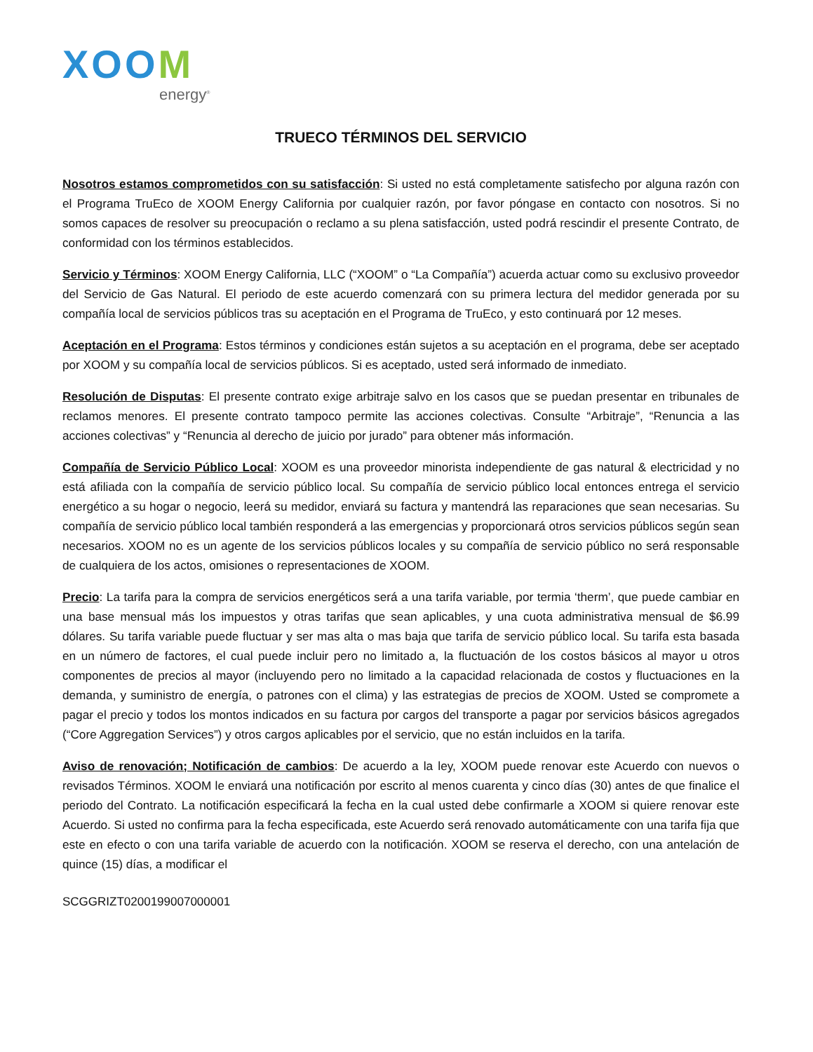XOOM
energy<sup>®</sup>
TRUECO TÉRMINOS DEL SERVICIO
Nosotros estamos comprometidos con su satisfacción: Si usted no está completamente satisfecho por alguna razón con el Programa TruEco de XOOM Energy California por cualquier razón, por favor póngase en contacto con nosotros. Si no somos capaces de resolver su preocupación o reclamo a su plena satisfacción, usted podrá rescindir el presente Contrato, de conformidad con los términos establecidos.
Servicio y Términos: XOOM Energy California, LLC (“XOOM” o “La Compañía”) acuerda actuar como su exclusivo proveedor del Servicio de Gas Natural. El periodo de este acuerdo comenzará con su primera lectura del medidor generada por su compañía local de servicios públicos tras su aceptación en el Programa de TruEco, y esto continuará por 12 meses.
Aceptación en el Programa: Estos términos y condiciones están sujetos a su aceptación en el programa, debe ser aceptado por XOOM y su compañía local de servicios públicos. Si es aceptado, usted será informado de inmediato.
Resolución de Disputas: El presente contrato exige arbitraje salvo en los casos que se puedan presentar en tribunales de reclamos menores. El presente contrato tampoco permite las acciones colectivas. Consulte “Arbitraje”, “Renuncia a las acciones colectivas” y “Renuncia al derecho de juicio por jurado” para obtener más información.
Compañía de Servicio Público Local: XOOM es una proveedor minorista independiente de gas natural & electricidad y no está afiliada con la compañía de servicio público local. Su compañía de servicio público local entonces entrega el servicio energético a su hogar o negocio, leerá su medidor, enviará su factura y mantendrá las reparaciones que sean necesarias. Su compañía de servicio público local también responderá a las emergencias y proporcionará otros servicios públicos según sean necesarios. XOOM no es un agente de los servicios públicos locales y su compañía de servicio público no será responsable de cualquiera de los actos, omisiones o representaciones de XOOM.
Precio: La tarifa para la compra de servicios energéticos será a una tarifa variable, por termia ‘therm’, que puede cambiar en una base mensual más los impuestos y otras tarifas que sean aplicables, y una cuota administrativa mensual de $6.99 dólares. Su tarifa variable puede fluctuar y ser mas alta o mas baja que tarifa de servicio público local. Su tarifa esta basada en un número de factores, el cual puede incluir pero no limitado a, la fluctuación de los costos básicos al mayor u otros componentes de precios al mayor (incluyendo pero no limitado a la capacidad relacionada de costos y fluctuaciones en la demanda, y suministro de energía, o patrones con el clima) y las estrategias de precios de XOOM. Usted se compromete a pagar el precio y todos los montos indicados en su factura por cargos del transporte a pagar por servicios básicos agregados (“Core Aggregation Services”) y otros cargos aplicables por el servicio, que no están incluidos en la tarifa.
Aviso de renovación; Notificación de cambios: De acuerdo a la ley, XOOM puede renovar este Acuerdo con nuevos o revisados Términos. XOOM le enviará una notificación por escrito al menos cuarenta y cinco días (30) antes de que finalice el periodo del Contrato. La notificación especificará la fecha en la cual usted debe confirmarle a XOOM si quiere renovar este Acuerdo. Si usted no confirma para la fecha especificada, este Acuerdo será renovado automáticamente con una tarifa fija que este en efecto o con una tarifa variable de acuerdo con la notificación. XOOM se reserva el derecho, con una antelación de quince (15) días, a modificar el
SCGGRIZT0200199007000001